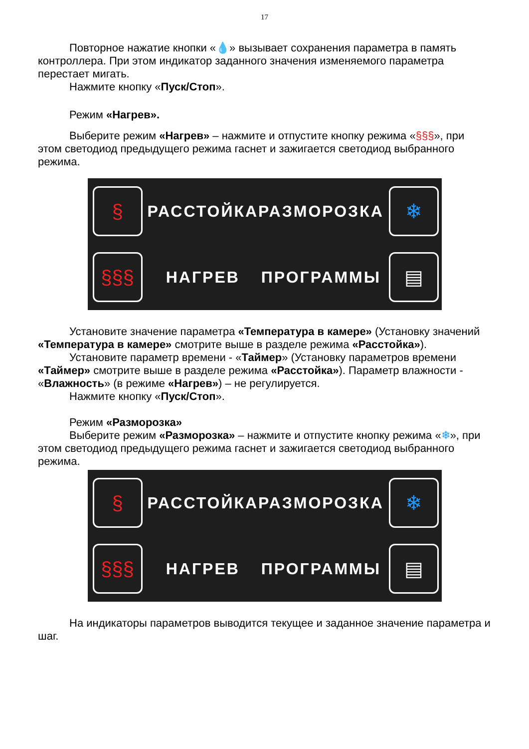17
Повторное нажатие кнопки «💧» вызывает сохранения параметра в память контроллера. При этом индикатор заданного значения изменяемого параметра перестает мигать.
Нажмите кнопку «Пуск/Стоп».
Режим «Нагрев».
Выберите режим «Нагрев» – нажмите и отпустите кнопку режима «§§§», при этом светодиод предыдущего режима гаснет и зажигается светодиод выбранного режима.
§
РАССТОЙКА
РАЗМОРОЗКА
❄
§§§
НАГРЕВ
ПРОГРАММЫ
▤
Установите значение параметра «Температура в камере» (Установку значений «Температура в камере» смотрите выше в разделе режима «Расстойка»).
Установите параметр времени - «Таймер» (Установку параметров времени «Таймер» смотрите выше в разделе режима «Расстойка»). Параметр влажности - «Влажность» (в режиме «Нагрев») – не регулируется.
Нажмите кнопку «Пуск/Стоп».
Режим «Разморозка»
Выберите режим «Разморозка» – нажмите и отпустите кнопку режима «❄», при этом светодиод предыдущего режима гаснет и зажигается светодиод выбранного режима.
§
РАССТОЙКА
РАЗМОРОЗКА
❄
§§§
НАГРЕВ
ПРОГРАММЫ
▤
На индикаторы параметров выводится текущее и заданное значение параметра и шаг.